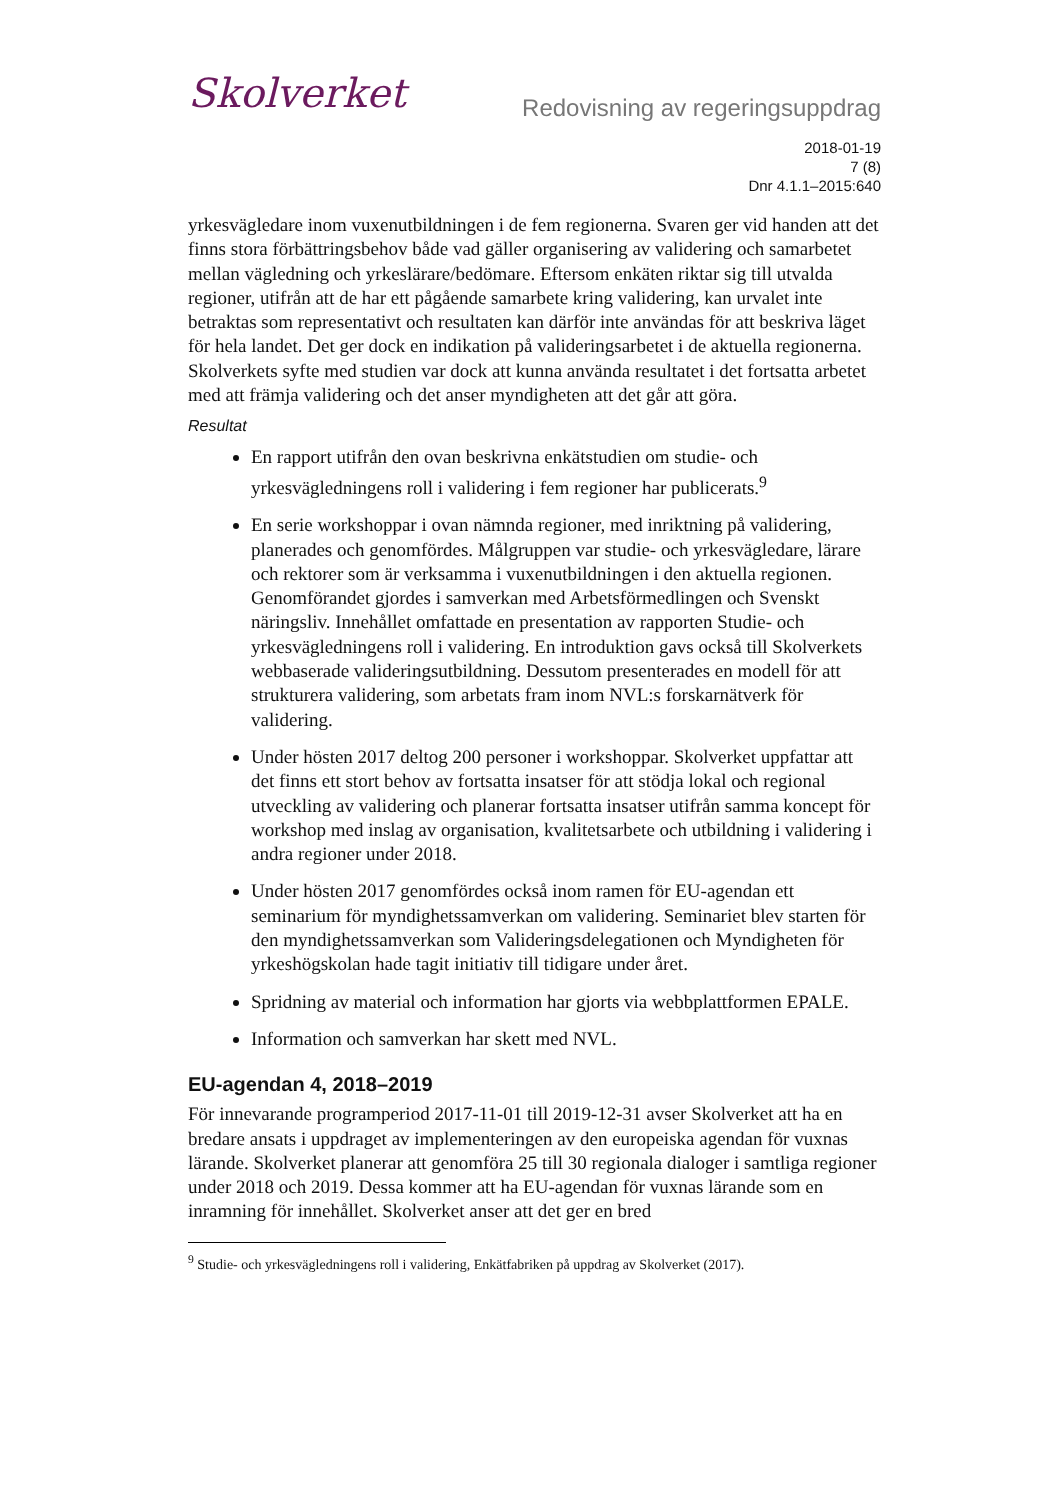Skolverket
Redovisning av regeringsuppdrag
2018-01-19
7 (8)
Dnr 4.1.1–2015:640
yrkesvägledare inom vuxenutbildningen i de fem regionerna. Svaren ger vid handen att det finns stora förbättringsbehov både vad gäller organisering av validering och samarbetet mellan vägledning och yrkeslärare/bedömare. Eftersom enkäten riktar sig till utvalda regioner, utifrån att de har ett pågående samarbete kring validering, kan urvalet inte betraktas som representativt och resultaten kan därför inte användas för att beskriva läget för hela landet. Det ger dock en indikation på valideringsarbetet i de aktuella regionerna. Skolverkets syfte med studien var dock att kunna använda resultatet i det fortsatta arbetet med att främja validering och det anser myndigheten att det går att göra.
Resultat
En rapport utifrån den ovan beskrivna enkätstudien om studie- och yrkesvägledningens roll i validering i fem regioner har publicerats.<sup>9</sup>
En serie workshoppar i ovan nämnda regioner, med inriktning på validering, planerades och genomfördes. Målgruppen var studie- och yrkesvägledare, lärare och rektorer som är verksamma i vuxenutbildningen i den aktuella regionen. Genomförandet gjordes i samverkan med Arbetsförmedlingen och Svenskt näringsliv. Innehållet omfattade en presentation av rapporten Studie- och yrkesvägledningens roll i validering. En introduktion gavs också till Skolverkets webbaserade valideringsutbildning. Dessutom presenterades en modell för att strukturera validering, som arbetats fram inom NVL:s forskarnätverk för validering.
Under hösten 2017 deltog 200 personer i workshoppar. Skolverket uppfattar att det finns ett stort behov av fortsatta insatser för att stödja lokal och regional utveckling av validering och planerar fortsatta insatser utifrån samma koncept för workshop med inslag av organisation, kvalitetsarbete och utbildning i validering i andra regioner under 2018.
Under hösten 2017 genomfördes också inom ramen för EU-agendan ett seminarium för myndighetssamverkan om validering. Seminariet blev starten för den myndighetssamverkan som Valideringsdelegationen och Myndigheten för yrkeshögskolan hade tagit initiativ till tidigare under året.
Spridning av material och information har gjorts via webbplattformen EPALE.
Information och samverkan har skett med NVL.
EU-agendan 4, 2018–2019
För innevarande programperiod 2017-11-01 till 2019-12-31 avser Skolverket att ha en bredare ansats i uppdraget av implementeringen av den europeiska agendan för vuxnas lärande. Skolverket planerar att genomföra 25 till 30 regionala dialoger i samtliga regioner under 2018 och 2019. Dessa kommer att ha EU-agendan för vuxnas lärande som en inramning för innehållet. Skolverket anser att det ger en bred
<sup>9</sup> Studie- och yrkesvägledningens roll i validering, Enkätfabriken på uppdrag av Skolverket (2017).